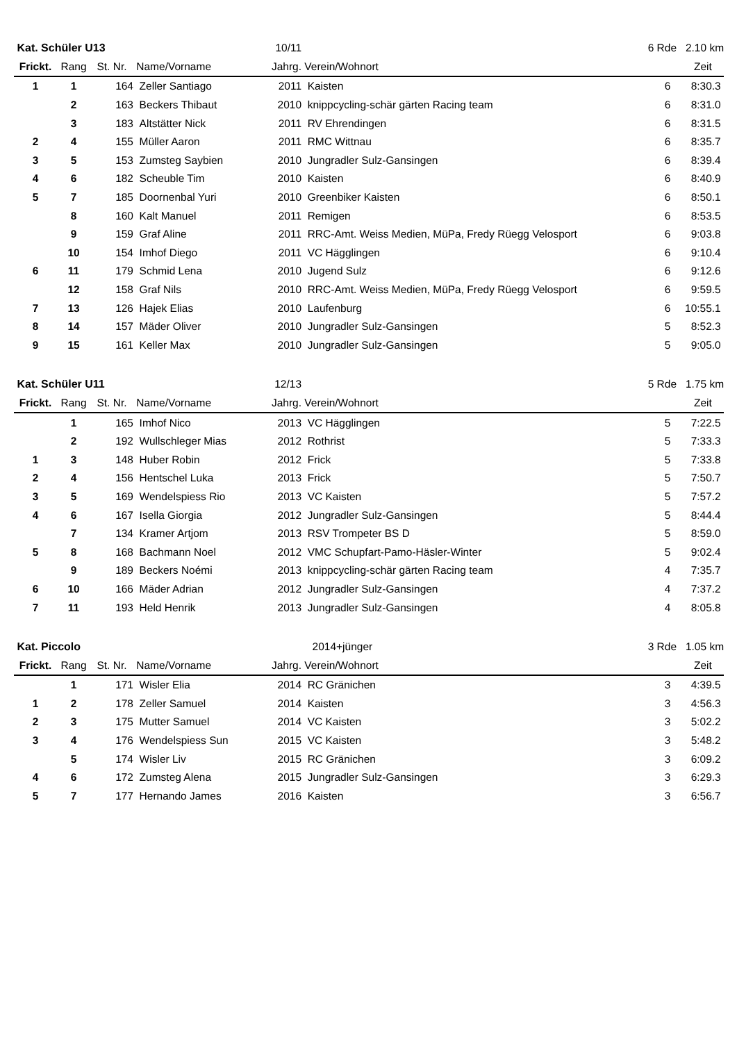| Kat. Schüler U13 | | | | 10/11 | | 6 Rde | 2.10 km |
| Frickt. | Rang | St. Nr. | Name/Vorname | Jahrg. | Verein/Wohnort | | Zeit |
| 1 | 1 | 164 | Zeller Santiago | 2011 | Kaisten | 6 | 8:30.3 |
| | 2 | 163 | Beckers Thibaut | 2010 | knippcycling-schär gärten Racing team | 6 | 8:31.0 |
| | 3 | 183 | Altstätter Nick | 2011 | RV Ehrendingen | 6 | 8:31.5 |
| 2 | 4 | 155 | Müller Aaron | 2011 | RMC Wittnau | 6 | 8:35.7 |
| 3 | 5 | 153 | Zumsteg Saybien | 2010 | Jungradler Sulz-Gansingen | 6 | 8:39.4 |
| 4 | 6 | 182 | Scheuble Tim | 2010 | Kaisten | 6 | 8:40.9 |
| 5 | 7 | 185 | Doornenbal Yuri | 2010 | Greenbiker Kaisten | 6 | 8:50.1 |
| | 8 | 160 | Kalt Manuel | 2011 | Remigen | 6 | 8:53.5 |
| | 9 | 159 | Graf Aline | 2011 | RRC-Amt. Weiss Medien, MüPa, Fredy Rüegg Velosport | 6 | 9:03.8 |
| | 10 | 154 | Imhof Diego | 2011 | VC Hägglingen | 6 | 9:10.4 |
| 6 | 11 | 179 | Schmid Lena | 2010 | Jugend Sulz | 6 | 9:12.6 |
| | 12 | 158 | Graf Nils | 2010 | RRC-Amt. Weiss Medien, MüPa, Fredy Rüegg Velosport | 6 | 9:59.5 |
| 7 | 13 | 126 | Hajek Elias | 2010 | Laufenburg | 6 | 10:55.1 |
| 8 | 14 | 157 | Mäder Oliver | 2010 | Jungradler Sulz-Gansingen | 5 | 8:52.3 |
| 9 | 15 | 161 | Keller Max | 2010 | Jungradler Sulz-Gansingen | 5 | 9:05.0 |
| Kat. Schüler U11 | | | | 12/13 | | 5 Rde | 1.75 km |
| Frickt. | Rang | St. Nr. | Name/Vorname | Jahrg. | Verein/Wohnort | | Zeit |
| | 1 | 165 | Imhof Nico | 2013 | VC Hägglingen | 5 | 7:22.5 |
| | 2 | 192 | Wullschleger Mias | 2012 | Rothrist | 5 | 7:33.3 |
| 1 | 3 | 148 | Huber Robin | 2012 | Frick | 5 | 7:33.8 |
| 2 | 4 | 156 | Hentschel Luka | 2013 | Frick | 5 | 7:50.7 |
| 3 | 5 | 169 | Wendelspiess Rio | 2013 | VC Kaisten | 5 | 7:57.2 |
| 4 | 6 | 167 | Isella Giorgia | 2012 | Jungradler Sulz-Gansingen | 5 | 8:44.4 |
| | 7 | 134 | Kramer Artjom | 2013 | RSV Trompeter BS D | 5 | 8:59.0 |
| 5 | 8 | 168 | Bachmann Noel | 2012 | VMC Schupfart-Pamo-Häsler-Winter | 5 | 9:02.4 |
| | 9 | 189 | Beckers Noémi | 2013 | knippcycling-schär gärten Racing team | 4 | 7:35.7 |
| 6 | 10 | 166 | Mäder Adrian | 2012 | Jungradler Sulz-Gansingen | 4 | 7:37.2 |
| 7 | 11 | 193 | Held Henrik | 2013 | Jungradler Sulz-Gansingen | 4 | 8:05.8 |
| Kat. Piccolo | | | | 2014+jünger | | 3 Rde | 1.05 km |
| Frickt. | Rang | St. Nr. | Name/Vorname | Jahrg. | Verein/Wohnort | | Zeit |
| | 1 | 171 | Wisler Elia | 2014 | RC Gränichen | 3 | 4:39.5 |
| 1 | 2 | 178 | Zeller Samuel | 2014 | Kaisten | 3 | 4:56.3 |
| 2 | 3 | 175 | Mutter Samuel | 2014 | VC Kaisten | 3 | 5:02.2 |
| 3 | 4 | 176 | Wendelspiess Sun | 2015 | VC Kaisten | 3 | 5:48.2 |
| | 5 | 174 | Wisler Liv | 2015 | RC Gränichen | 3 | 6:09.2 |
| 4 | 6 | 172 | Zumsteg Alena | 2015 | Jungradler Sulz-Gansingen | 3 | 6:29.3 |
| 5 | 7 | 177 | Hernando James | 2016 | Kaisten | 3 | 6:56.7 |